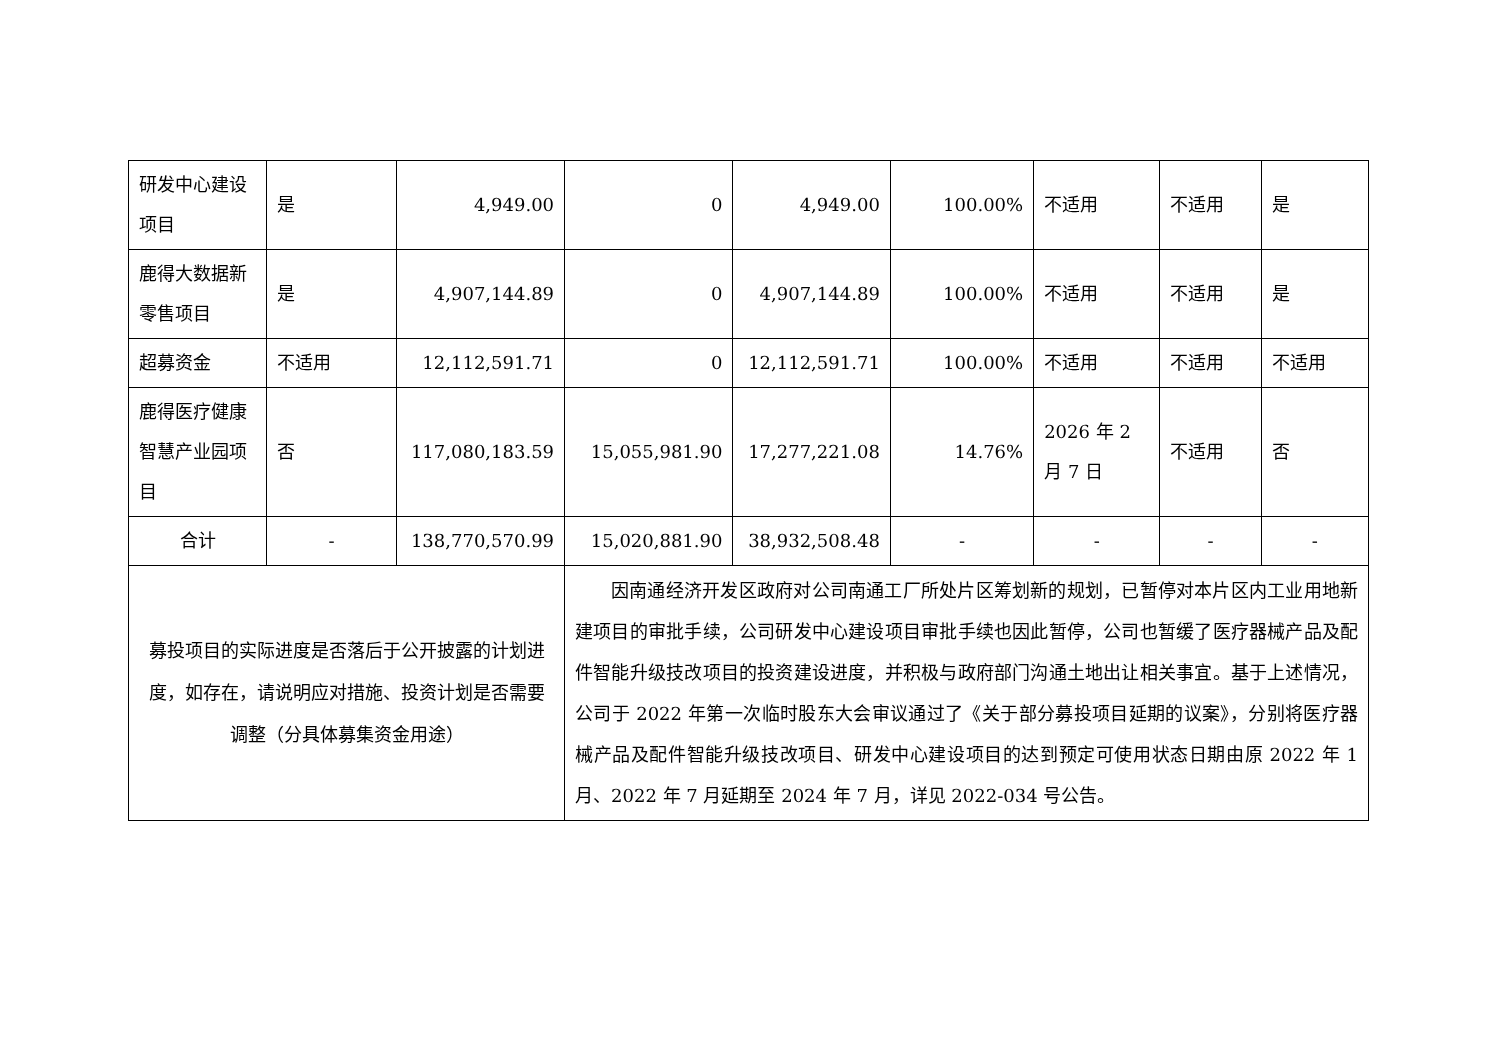| 研发中心建设项目 | 是 | 4,949.00 | 0 | 4,949.00 | 100.00% | 不适用 | 不适用 | 是 |
| 鹿得大数据新零售项目 | 是 | 4,907,144.89 | 0 | 4,907,144.89 | 100.00% | 不适用 | 不适用 | 是 |
| 超募资金 | 不适用 | 12,112,591.71 | 0 | 12,112,591.71 | 100.00% | 不适用 | 不适用 | 不适用 |
| 鹿得医疗健康智慧产业园项目 | 否 | 117,080,183.59 | 15,055,981.90 | 17,277,221.08 | 14.76% | 2026 年 2 月 7 日 | 不适用 | 否 |
| 合计 | - | 138,770,570.99 | 15,020,881.90 | 38,932,508.48 | - | - | - | - |
| 募投项目的实际进度是否落后于公开披露的计划进度，如存在，请说明应对措施、投资计划是否需要调整（分具体募集资金用途） | | | 因南通经济开发区政府对公司南通工厂所处片区筹划新的规划，已暂停对本片区内工业用地新建项目的审批手续，公司研发中心建设项目审批手续也因此暂停，公司也暂缓了医疗器械产品及配件智能升级技改项目的投资建设进度，并积极与政府部门沟通土地出让相关事宜。基于上述情况，公司于 2022 年第一次临时股东大会审议通过了《关于部分募投项目延期的议案》，分别将医疗器械产品及配件智能升级技改项目、研发中心建设项目的达到预定可使用状态日期由原 2022 年 1 月、2022 年 7 月延期至 2024 年 7 月，详见 2022-034 号公告。 | | | | | |